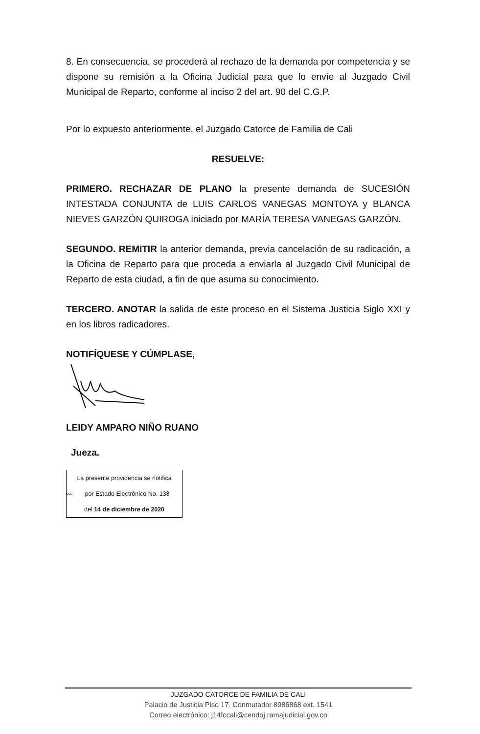8. En consecuencia, se procederá al rechazo de la demanda por competencia y se dispone su remisión a la Oficina Judicial para que lo envíe al Juzgado Civil Municipal de Reparto, conforme al inciso 2 del art. 90 del C.G.P.
Por lo expuesto anteriormente, el Juzgado Catorce de Familia de Cali
RESUELVE:
PRIMERO. RECHAZAR DE PLANO la presente demanda de SUCESIÓN INTESTADA CONJUNTA de LUIS CARLOS VANEGAS MONTOYA y BLANCA NIEVES GARZÓN QUIROGA iniciado por MARÍA TERESA VANEGAS GARZÓN.
SEGUNDO. REMITIR la anterior demanda, previa cancelación de su radicación, a la Oficina de Reparto para que proceda a enviarla al Juzgado Civil Municipal de Reparto de esta ciudad, a fin de que asuma su conocimiento.
TERCERO. ANOTAR la salida de este proceso en el Sistema Justicia Siglo XXI y en los libros radicadores.
NOTIFÍQUESE Y CÚMPLASE,
LEIDY AMPARO NIÑO RUANO
Jueza.
La presente providencia se notifica
ccc por Estado Electrónico No. 138
del 14 de diciembre de 2020
JUZGADO CATORCE DE FAMILIA DE CALI
Palacio de Justicia Piso 17. Conmutador 8986868 ext. 1541
Correo electrónico: j14fccali@cendoj.ramajudicial.gov.co